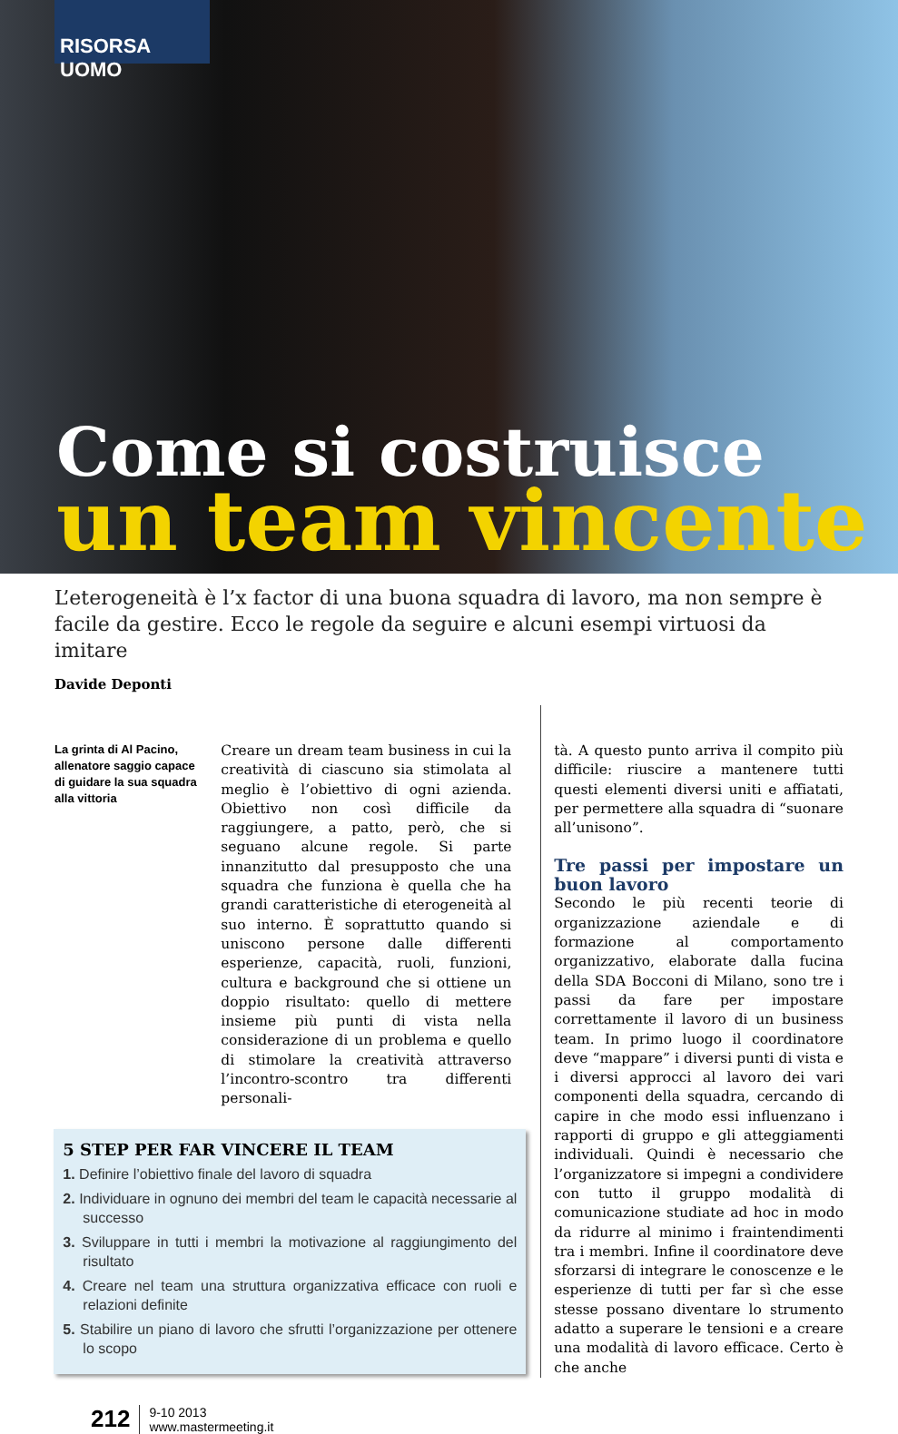RISORSA UOMO
Come si costruisce
un team vincente
L’eterogeneità è l’x factor di una buona squadra di lavoro, ma non sempre è facile da gestire. Ecco le regole da seguire e alcuni esempi virtuosi da imitare
Davide Deponti
La grinta di Al Pacino, allenatore saggio capace di guidare la sua squadra alla vittoria
Creare un dream team business in cui la creatività di ciascuno sia stimolata al meglio è l’obiettivo di ogni azienda. Obiettivo non così difficile da raggiungere, a patto, però, che si seguano alcune regole. Si parte innanzitutto dal presupposto che una squadra che funziona è quella che ha grandi caratteristiche di eterogeneità al suo interno. È soprattutto quando si uniscono persone dalle differenti esperienze, capacità, ruoli, funzioni, cultura e background che si ottiene un doppio risultato: quello di mettere insieme più punti di vista nella considerazione di un problema e quello di stimolare la creatività attraverso l’incontro-scontro tra differenti personali-
5 STEP PER FAR VINCERE IL TEAM
1. Definire l’obiettivo finale del lavoro di squadra
2. Individuare in ognuno dei membri del team le capacità necessarie al successo
3. Sviluppare in tutti i membri la motivazione al raggiungimento del risultato
4. Creare nel team una struttura organizzativa efficace con ruoli e relazioni definite
5. Stabilire un piano di lavoro che sfrutti l’organizzazione per ottenere lo scopo
tà. A questo punto arriva il compito più difficile: riuscire a mantenere tutti questi elementi diversi uniti e affiatati, per permettere alla squadra di “suonare all’unisono”.
Tre passi per impostare un buon lavoro
Secondo le più recenti teorie di organizzazione aziendale e di formazione al comportamento organizzativo, elaborate dalla fucina della SDA Bocconi di Milano, sono tre i passi da fare per impostare correttamente il lavoro di un business team. In primo luogo il coordinatore deve “mappare” i diversi punti di vista e i diversi approcci al lavoro dei vari componenti della squadra, cercando di capire in che modo essi influenzano i rapporti di gruppo e gli atteggiamenti individuali. Quindi è necessario che l’organizzatore si impegni a condividere con tutto il gruppo modalità di comunicazione studiate ad hoc in modo da ridurre al minimo i fraintendimenti tra i membri. Infine il coordinatore deve sforzarsi di integrare le conoscenze e le esperienze di tutti per far sì che esse stesse possano diventare lo strumento adatto a superare le tensioni e a creare una modalità di lavoro efficace. Certo è che anche
212
9-10 2013
www.mastermeeting.it